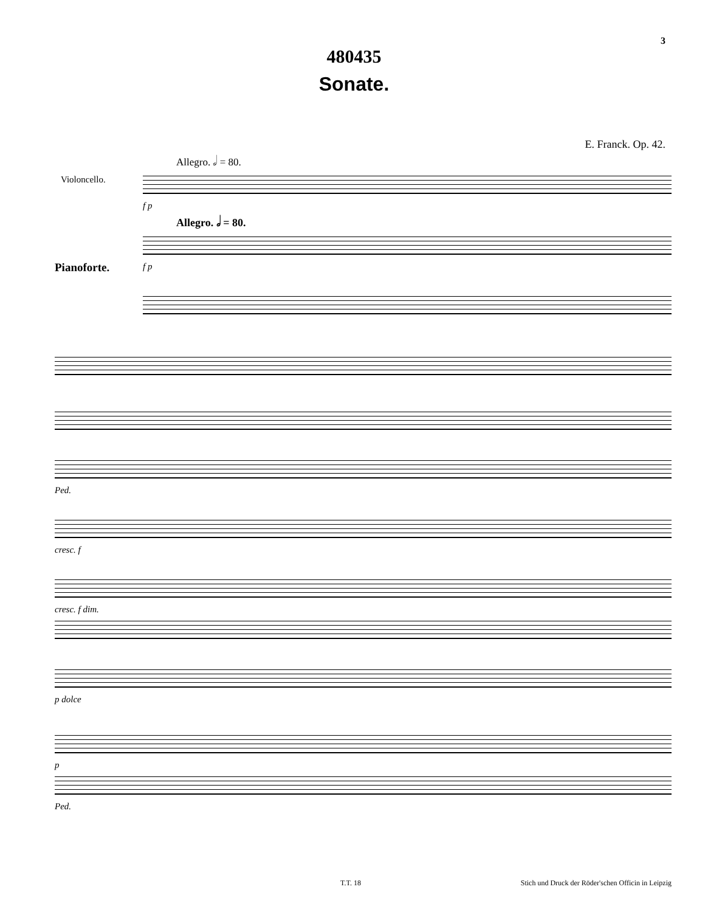3
480435
Sonate.
E. Franck. Op. 42.
Allegro. 𝅗𝅥 = 80.
Violoncello.
f p
Allegro. 𝅗𝅥 = 80.
Pianoforte.
f p
Ped.
cresc. f
cresc. f dim.
p dolce
p
Ped.
T.T. 18 Stich und Druck der Röder'schen Officin in Leipzig